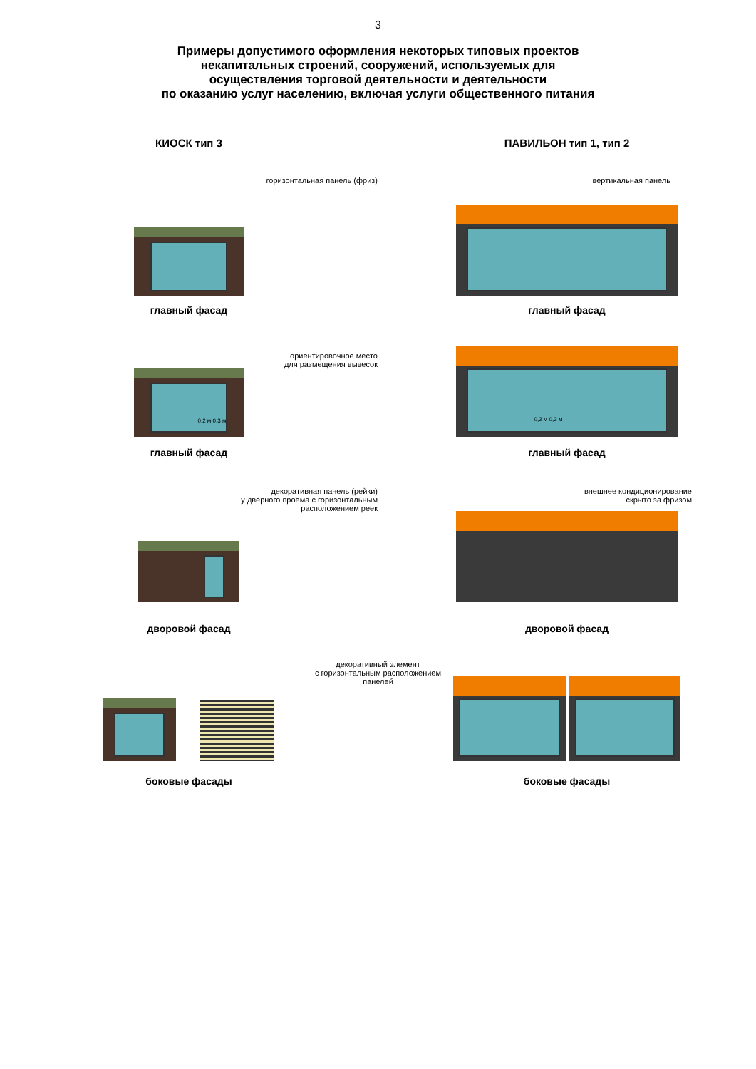3
Примеры допустимого оформления некоторых типовых проектов
некапитальных строений, сооружений, используемых для
осуществления торговой деятельности и деятельности
по оказанию услуг населению, включая услуги общественного питания
КИОСК тип 3 ПАВИЛЬОН тип 1, тип 2
горизонтальная панель (фриз) вертикальная панель
главный фасад главный фасад
ориентировочное место
для размещения вывесок
0,2 м 0,3 м
0,2 м 0,3 м
главный фасад главный фасад
декоративная панель (рейки)
у дверного проема с горизонтальным
расположением реек
внешнее кондиционирование
скрыто за фризом
дворовой фасад дворовой фасад
декоративный элемент
с горизонтальным расположением
панелей
боковые фасады боковые фасады